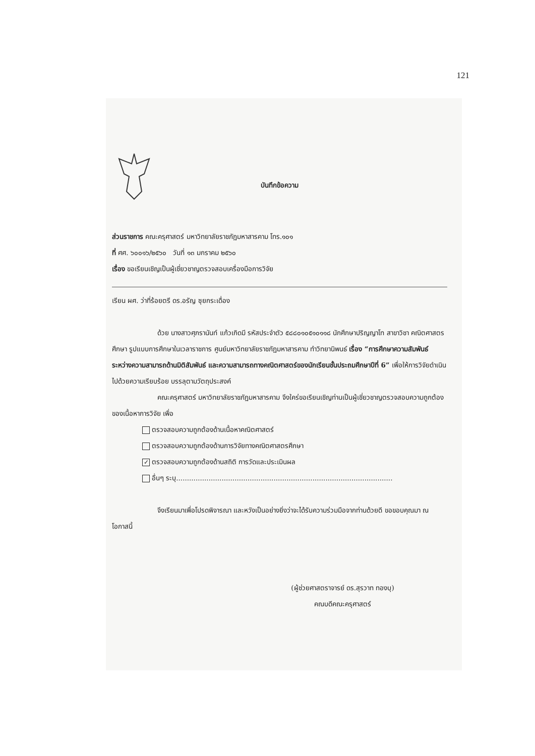121
บันทึกข้อความ
ส่วนราชการ คณะครุศาสตร์ มหาวิทยาลัยราชภัฏมหาสารคาม โทร.๑๐๑
ที่ ศศ. ๖๐๐๑๖/๒๕๖๐ วันที่ ๑๓ มกราคม ๒๕๖๐
เรื่อง ขอเรียนเชิญเป็นผู้เชี่ยวชาญตรวจสอบเครื่องมือการวิจัย
เรียน ผศ. ว่าที่ร้อยตรี ดร.อรัญ ซุยกระเดื่อง
ด้วย นางสาวศุภรานันท์ แก้วเกิดมี รหัสประจำตัว ๕๘๘๐๑๐๕๑๐๑๑๘ นักศึกษาปริญญาโท สาขาวิชา คณิตศาสตรศึกษา รูปแบบการศึกษาในเวลาราชการ ศูนย์มหาวิทยาลัยราชภัฏมหาสารคาม ทำวิทยานิพนธ์ เรื่อง “การศึกษาความสัมพันธ์ระหว่างความสามารถด้านมิติสัมพันธ์ และความสามารถทางคณิตศาสตร์ของนักเรียนชั้นประถมศึกษาปีที่ 6” เพื่อให้การวิจัยดำเนินไปด้วยความเรียบร้อย บรรลุตามวัตถุประสงค์
คณะครุศาสตร์ มหาวิทยาลัยราชภัฏมหาสารคาม จึงใคร่ขอเรียนเชิญท่านเป็นผู้เชี่ยวชาญตรวจสอบความถูกต้องของเนื้อหาการวิจัย เพื่อ
ตรวจสอบความถูกต้องด้านเนื้อหาคณิตศาสตร์
ตรวจสอบความถูกต้องด้านการวิจัยทางคณิตศาสตรศึกษา
✓ ตรวจสอบความถูกต้องด้านสถิติ การวัดและประเมินผล
อื่นๆ ระบุ....................................................................................................
จึงเรียนมาเพื่อโปรดพิจารณา และหวังเป็นอย่างยิ่งว่าจะได้รับความร่วมมือจากท่านด้วยดี ขอขอบคุณมา ณ โอกาสนี้
(ผู้ช่วยศาสตราจารย์ ดร.สุรวาท ทองบุ)
คณบดีคณะครุศาสตร์